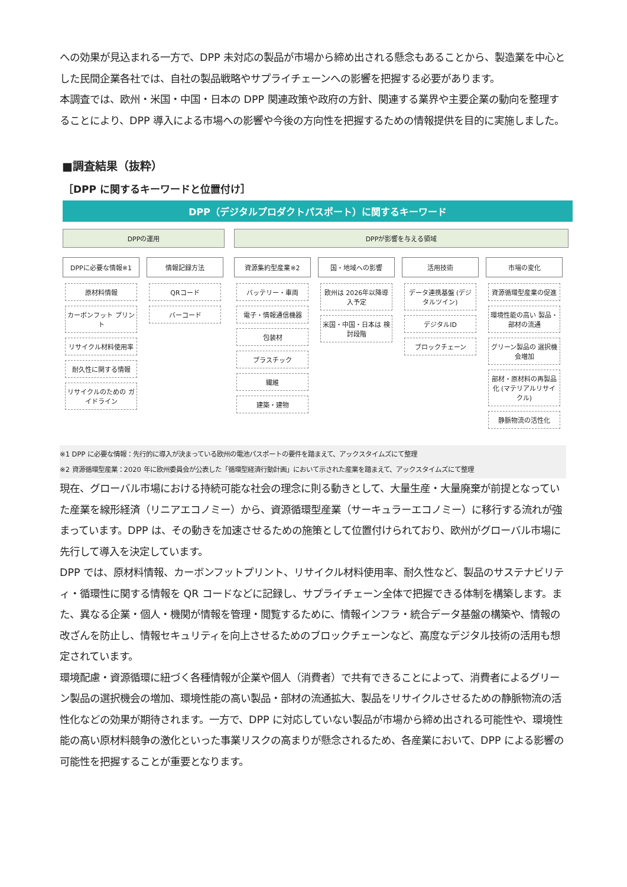への効果が見込まれる一方で、DPP 未対応の製品が市場から締め出される懸念もあることから、製造業を中心とした民間企業各社では、自社の製品戦略やサプライチェーンへの影響を把握する必要があります。
本調査では、欧州・米国・中国・日本の DPP 関連政策や政府の方針、関連する業界や主要企業の動向を整理することにより、DPP 導入による市場への影響や今後の方向性を把握するための情報提供を目的に実施しました。
■調査結果（抜粋）
［DPP に関するキーワードと位置付け］
DPP（デジタルプロダクトパスポート）に関するキーワード
DPPの運用
DPPに必要な情報※1
原材料情報
カーボンフット プリント
リサイクル材料使用率
耐久性に関する情報
リサイクルのための ガイドライン
情報記録方法
QRコード
バーコード
DPPが影響を与える領域
資源集約型産業※2
バッテリー・車両
電子・情報通信機器
包装材
プラスチック
繊維
建築・建物
国・地域への影響
欧州は 2026年以降導入予定
米国・中国・日本は 検討段階
活用技術
データ連携基盤 (デジタルツイン)
デジタルID
ブロックチェーン
市場の変化
資源循環型産業の促進
環境性能の高い 製品・部材の流通
グリーン製品の 選択機会増加
部材・原材料の再製品化 (マテリアルリサイクル)
静脈物流の活性化
※1 DPP に必要な情報：先行的に導入が決まっている欧州の電池パスポートの要件を踏まえて、アックスタイムズにて整理
※2 資源循環型産業：2020 年に欧州委員会が公表した「循環型経済行動計画」において示された産業を踏まえて、アックスタイムズにて整理
現在、グローバル市場における持続可能な社会の理念に則る動きとして、大量生産・大量廃棄が前提となっていた産業を線形経済（リニアエコノミー）から、資源循環型産業（サーキュラーエコノミー）に移行する流れが強まっています。DPP は、その動きを加速させるための施策として位置付けられており、欧州がグローバル市場に先行して導入を決定しています。
DPP では、原材料情報、カーボンフットプリント、リサイクル材料使用率、耐久性など、製品のサステナビリティ・循環性に関する情報を QR コードなどに記録し、サプライチェーン全体で把握できる体制を構築します。また、異なる企業・個人・機関が情報を管理・閲覧するために、情報インフラ・統合データ基盤の構築や、情報の改ざんを防止し、情報セキュリティを向上させるためのブロックチェーンなど、高度なデジタル技術の活用も想定されています。
環境配慮・資源循環に紐づく各種情報が企業や個人（消費者）で共有できることによって、消費者によるグリーン製品の選択機会の増加、環境性能の高い製品・部材の流通拡大、製品をリサイクルさせるための静脈物流の活性化などの効果が期待されます。一方で、DPP に対応していない製品が市場から締め出される可能性や、環境性能の高い原材料競争の激化といった事業リスクの高まりが懸念されるため、各産業において、DPP による影響の可能性を把握することが重要となります。